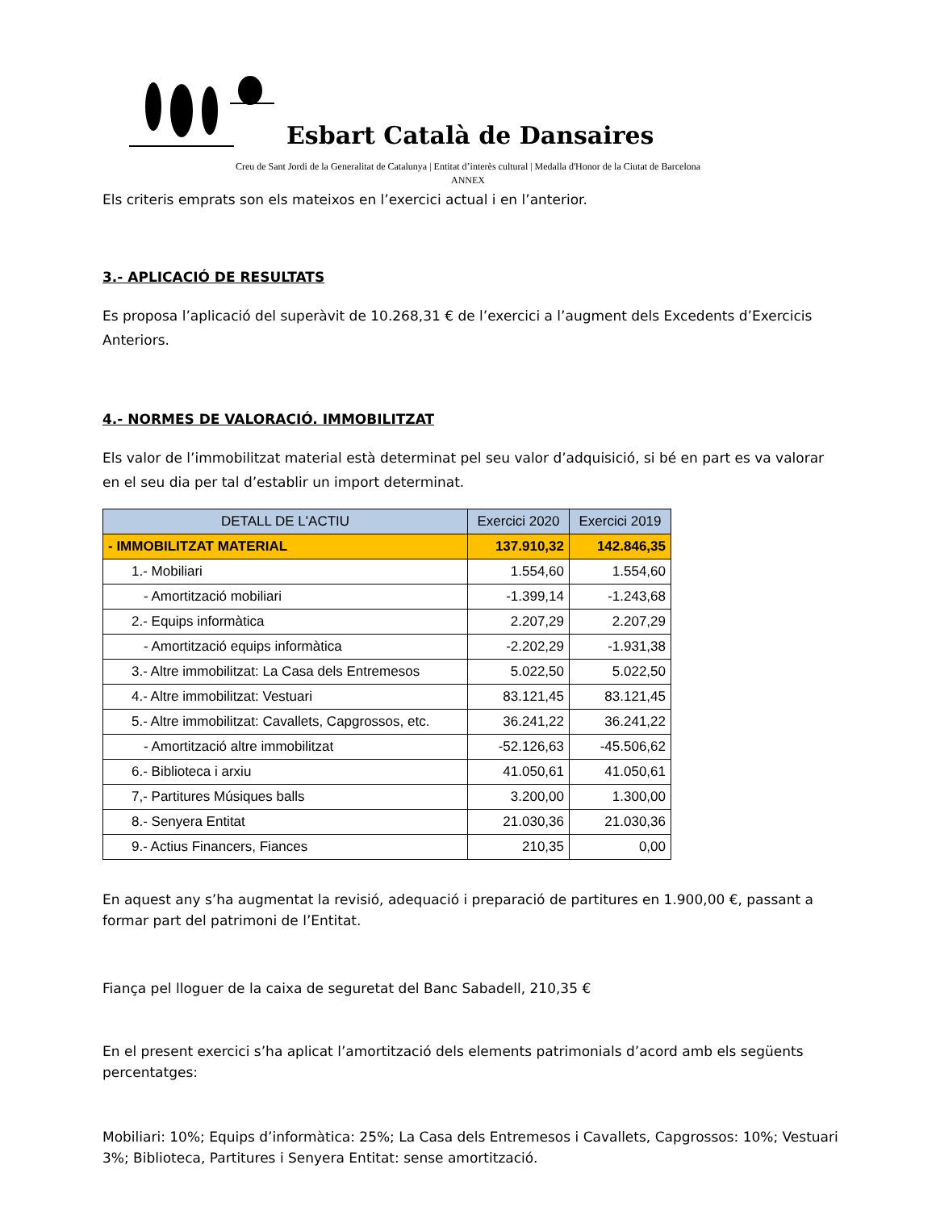Esbart Català de Dansaires
Creu de Sant Jordi de la Generalitat de Catalunya | Entitat d’interès cultural | Medalla d'Honor de la Ciutat de Barcelona
ANNEX
Els criteris emprats son els mateixos en l’exercici actual i en l’anterior.
3.- APLICACIÓ DE RESULTATS
Es proposa l’aplicació del superàvit de 10.268,31 € de l’exercici a l’augment dels Excedents d’Exercicis Anteriors.
4.- NORMES DE VALORACIÓ. IMMOBILITZAT
Els valor de l’immobilitzat material està determinat pel seu valor d’adquisició, si bé en part es va valorar en el seu dia per tal d’establir un import determinat.
| DETALL DE L'ACTIU | Exercici 2020 | Exercici 2019 |
| --- | --- | --- |
| - IMMOBILITZAT MATERIAL | 137.910,32 | 142.846,35 |
| 1.- Mobiliari | 1.554,60 | 1.554,60 |
| - Amortització mobiliari | -1.399,14 | -1.243,68 |
| 2.- Equips informàtica | 2.207,29 | 2.207,29 |
| - Amortització equips informàtica | -2.202,29 | -1.931,38 |
| 3.- Altre immobilitzat: La Casa dels Entremesos | 5.022,50 | 5.022,50 |
| 4.- Altre immobilitzat: Vestuari | 83.121,45 | 83.121,45 |
| 5.- Altre immobilitzat: Cavallets, Capgrossos, etc. | 36.241,22 | 36.241,22 |
| - Amortització altre immobilitzat | -52.126,63 | -45.506,62 |
| 6.- Biblioteca i arxiu | 41.050,61 | 41.050,61 |
| 7,- Partitures Músiques balls | 3.200,00 | 1.300,00 |
| 8.- Senyera Entitat | 21.030,36 | 21.030,36 |
| 9.- Actius Financers, Fiances | 210,35 | 0,00 |
En aquest any s’ha augmentat la revisió, adequació i preparació de partitures en 1.900,00 €, passant a formar part del patrimoni de l’Entitat.
Fiança pel lloguer de la caixa de seguretat del Banc Sabadell, 210,35 €
En el present exercici s’ha aplicat l’amortització dels elements patrimonials d’acord amb els següents percentatges:
Mobiliari: 10%; Equips d’informàtica: 25%; La Casa dels Entremesos i Cavallets, Capgrossos: 10%; Vestuari 3%; Biblioteca, Partitures i Senyera Entitat: sense amortització.